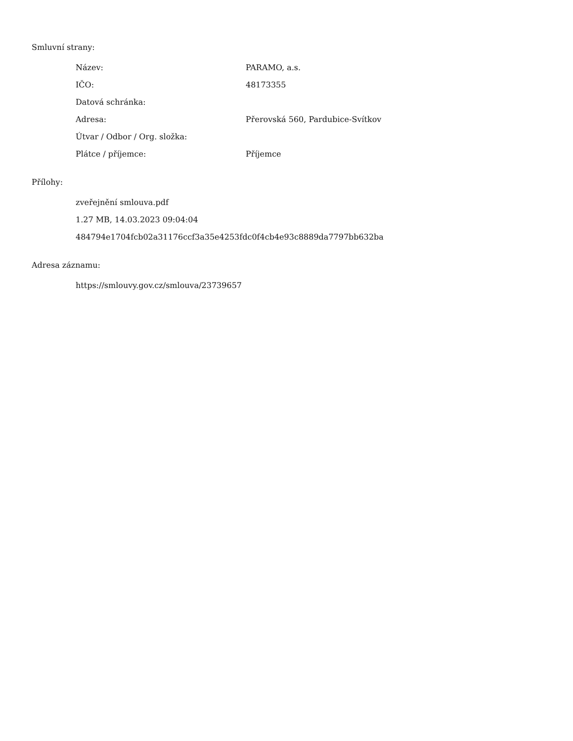Smluvní strany:
| Název: | PARAMO, a.s. |
| IČO: | 48173355 |
| Datová schránka: | |
| Adresa: | Přerovská 560, Pardubice-Svítkov |
| Útvar / Odbor / Org. složka: | |
| Plátce / příjemce: | Příjemce |
Přílohy:
zveřejnění smlouva.pdf
1.27 MB, 14.03.2023 09:04:04
484794e1704fcb02a31176ccf3a35e4253fdc0f4cb4e93c8889da7797bb632ba
Adresa záznamu:
https://smlouvy.gov.cz/smlouva/23739657